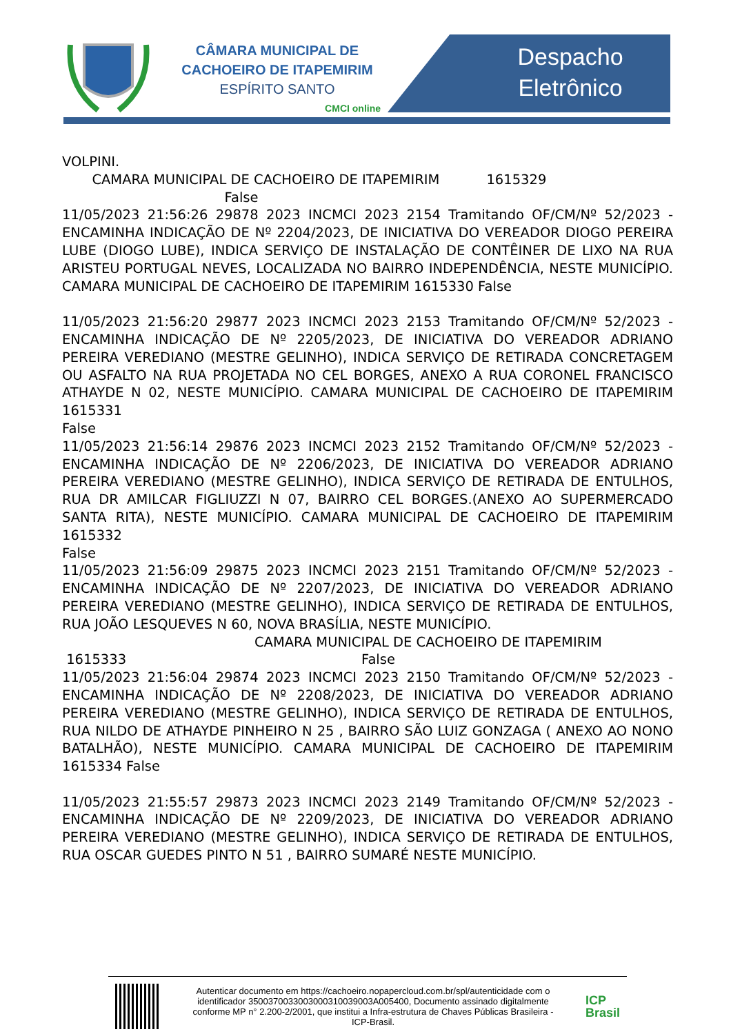CÂMARA MUNICIPAL DE
CACHOEIRO DE ITAPEMIRIM
ESPÍRITO SANTO
CMCI online
Despacho
Eletrônico
VOLPINI.
CAMARA MUNICIPAL DE CACHOEIRO DE ITAPEMIRIM 1615329
False
11/05/2023 21:56:26 29878 2023 INCMCI 2023 2154 Tramitando OF/CM/Nº 52/2023 - ENCAMINHA INDICAÇÃO DE Nº 2204/2023, DE INICIATIVA DO VEREADOR DIOGO PEREIRA LUBE (DIOGO LUBE), INDICA SERVIÇO DE INSTALAÇÃO DE CONTÊINER DE LIXO NA RUA ARISTEU PORTUGAL NEVES, LOCALIZADA NO BAIRRO INDEPENDÊNCIA, NESTE MUNICÍPIO. CAMARA MUNICIPAL DE CACHOEIRO DE ITAPEMIRIM 1615330 False
11/05/2023 21:56:20 29877 2023 INCMCI 2023 2153 Tramitando OF/CM/Nº 52/2023 - ENCAMINHA INDICAÇÃO DE Nº 2205/2023, DE INICIATIVA DO VEREADOR ADRIANO PEREIRA VEREDIANO (MESTRE GELINHO), INDICA SERVIÇO DE RETIRADA CONCRETAGEM OU ASFALTO NA RUA PROJETADA NO CEL BORGES, ANEXO A RUA CORONEL FRANCISCO ATHAYDE N 02, NESTE MUNICÍPIO. CAMARA MUNICIPAL DE CACHOEIRO DE ITAPEMIRIM 1615331
False
11/05/2023 21:56:14 29876 2023 INCMCI 2023 2152 Tramitando OF/CM/Nº 52/2023 - ENCAMINHA INDICAÇÃO DE Nº 2206/2023, DE INICIATIVA DO VEREADOR ADRIANO PEREIRA VEREDIANO (MESTRE GELINHO), INDICA SERVIÇO DE RETIRADA DE ENTULHOS, RUA DR AMILCAR FIGLIUZZI N 07, BAIRRO CEL BORGES.(ANEXO AO SUPERMERCADO SANTA RITA), NESTE MUNICÍPIO. CAMARA MUNICIPAL DE CACHOEIRO DE ITAPEMIRIM 1615332
False
11/05/2023 21:56:09 29875 2023 INCMCI 2023 2151 Tramitando OF/CM/Nº 52/2023 - ENCAMINHA INDICAÇÃO DE Nº 2207/2023, DE INICIATIVA DO VEREADOR ADRIANO PEREIRA VEREDIANO (MESTRE GELINHO), INDICA SERVIÇO DE RETIRADA DE ENTULHOS, RUA JOÃO LESQUEVES N 60, NOVA BRASÍLIA, NESTE MUNICÍPIO.
CAMARA MUNICIPAL DE CACHOEIRO DE ITAPEMIRIM
1615333 False
11/05/2023 21:56:04 29874 2023 INCMCI 2023 2150 Tramitando OF/CM/Nº 52/2023 - ENCAMINHA INDICAÇÃO DE Nº 2208/2023, DE INICIATIVA DO VEREADOR ADRIANO PEREIRA VEREDIANO (MESTRE GELINHO), INDICA SERVIÇO DE RETIRADA DE ENTULHOS, RUA NILDO DE ATHAYDE PINHEIRO N 25 , BAIRRO SÃO LUIZ GONZAGA ( ANEXO AO NONO BATALHÃO), NESTE MUNICÍPIO. CAMARA MUNICIPAL DE CACHOEIRO DE ITAPEMIRIM 1615334 False
11/05/2023 21:55:57 29873 2023 INCMCI 2023 2149 Tramitando OF/CM/Nº 52/2023 - ENCAMINHA INDICAÇÃO DE Nº 2209/2023, DE INICIATIVA DO VEREADOR ADRIANO PEREIRA VEREDIANO (MESTRE GELINHO), INDICA SERVIÇO DE RETIRADA DE ENTULHOS, RUA OSCAR GUEDES PINTO N 51 , BAIRRO SUMARÉ NESTE MUNICÍPIO.
Autenticar documento em https://cachoeiro.nopapercloud.com.br/spl/autenticidade com o identificador 3500370033003000310039003A005400, Documento assinado digitalmente conforme MP n° 2.200-2/2001, que institui a Infra-estrutura de Chaves Públicas Brasileira - ICP-Brasil.
ICP
Brasil